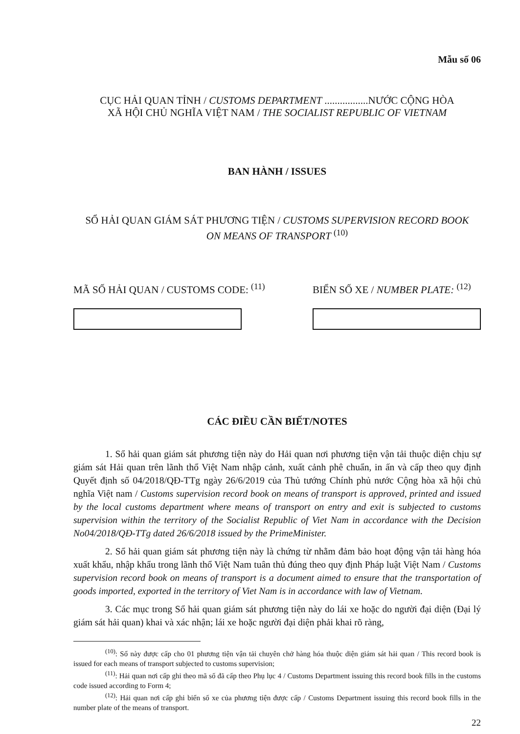Mẫu số 06
CỤC HẢI QUAN TỈNH / CUSTOMS DEPARTMENT .................NƯỚC CỘNG HÒA
XÃ HỘI CHỦ NGHĨA VIỆT NAM / THE SOCIALIST REPUBLIC OF VIETNAM
BAN HÀNH / ISSUES
SỔ HẢI QUAN GIÁM SÁT PHƯƠNG TIỆN / CUSTOMS SUPERVISION RECORD BOOK
ON MEANS OF TRANSPORT <sup>(10)</sup>
MÃ SỐ HẢI QUAN / CUSTOMS CODE: <sup>(11)</sup>
BIỂN SỐ XE / NUMBER PLATE: <sup>(12)</sup>
CÁC ĐIỀU CẦN BIẾT/NOTES
1. Sổ hải quan giám sát phương tiện này do Hải quan nơi phương tiện vận tải thuộc diện chịu sự giám sát Hải quan trên lãnh thổ Việt Nam nhập cảnh, xuất cảnh phê chuẩn, in ấn và cấp theo quy định Quyết định số 04/2018/QĐ-TTg ngày 26/6/2019 của Thủ tướng Chính phủ nước Cộng hòa xã hội chủ nghĩa Việt nam / Customs supervision record book on means of transport is approved, printed and issued by the local customs department where means of transport on entry and exit is subjected to customs supervision within the territory of the Socialist Republic of Viet Nam in accordance with the Decision No04/2018/QĐ-TTg dated 26/6/2018 issued by the PrimeMinister.
2. Sổ hải quan giám sát phương tiện này là chứng từ nhằm đảm bảo hoạt động vận tải hàng hóa xuất khẩu, nhập khẩu trong lãnh thổ Việt Nam tuân thủ đúng theo quy định Pháp luật Việt Nam / Customs supervision record book on means of transport is a document aimed to ensure that the transportation of goods imported, exported in the territory of Viet Nam is in accordance with law of Vietnam.
3. Các mục trong Sổ hải quan giám sát phương tiện này do lái xe hoặc do người đại diện (Đại lý giám sát hải quan) khai và xác nhận; lái xe hoặc người đại diện phải khai rõ ràng,
<sup>(10)</sup>: Sổ này được cấp cho 01 phương tiện vận tải chuyên chở hàng hóa thuộc diện giám sát hải quan / This record book is issued for each means of transport subjected to customs supervision;
<sup>(11)</sup>: Hải quan nơi cấp ghi theo mã số đã cấp theo Phụ lục 4 / Customs Department issuing this record book fills in the customs code issued according to Form 4;
<sup>(12)</sup>: Hải quan nơi cấp ghi biển số xe của phương tiện được cấp / Customs Department issuing this record book fills in the number plate of the means of transport.
22